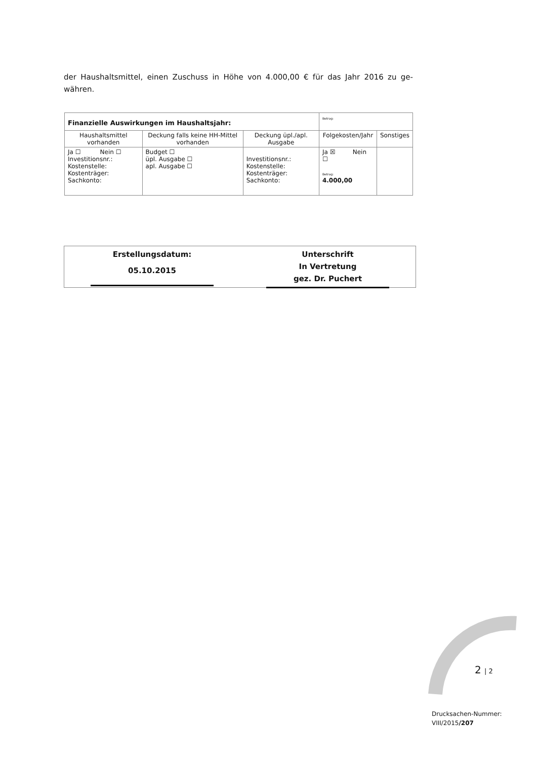der Haushaltsmittel, einen Zuschuss in Höhe von 4.000,00 € für das Jahr 2016 zu ge-währen.
| Finanzielle Auswirkungen im Haushaltsjahr: | | | Betrag: | |
| Haushaltsmittel vorhanden | Deckung falls keine HH-Mittel vorhanden | Deckung üpl./apl. Ausgabe | Folgekosten/Jahr | Sonstiges |
| Ja ☐ Nein ☐ Investitionsnr.: Kostenstelle: Kostenträger: Sachkonto: | Budget ☐ üpl. Ausgabe ☐ apl. Ausgabe ☐ | Investitionsnr.: Kostenstelle: Kostenträger: Sachkonto: | Ja ☒ Nein ☐ Betrag: 4.000,00 | |
Erstellungsdatum:
05.10.2015
Unterschrift
In Vertretung
gez. Dr. Puchert
2 | 2
Drucksachen-Nummer:
VIII/2015/207